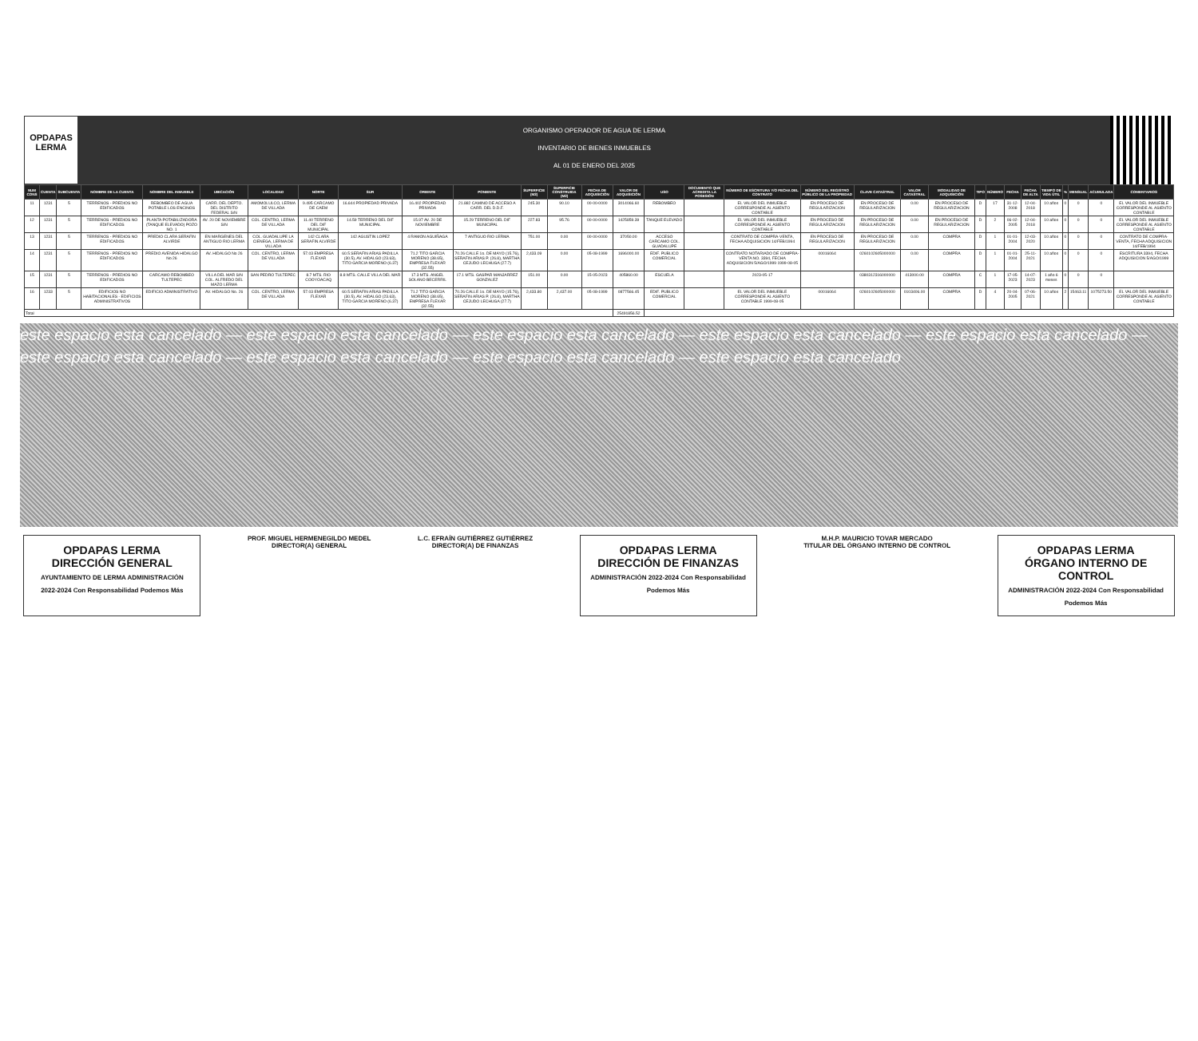OPDAPAS LERMA
ORGANISMO OPERADOR DE AGUA DE LERMA
INVENTARIO DE BIENES INMUEBLES
AL 01 DE ENERO DEL 2025
| NUM CONS | CUENTA | SUBCUENTA | NOMBRE DE LA CUENTA | NOMBRE DEL INMUEBLE | UBICACIÓN | LOCALIDAD | NORTE | SUR | ORIENTE | PONIENTE | SUPERFICIE (M2) | SUPERFICIE CONSTRUIDA (M2) | FECHA DE ADQUISICIÓN | VALOR DE ADQUISICIÓN | USO | DOCUMENTO QUE ACREDITA LA POSESIÓN | NÚMERO DE ESCRITURA Y/O FECHA DEL CONTRATO | NÚMERO DEL REGISTRO PÚBLICO DE LA PROPIEDAD | CLAVE CATASTRAL | VALOR CATASTRAL | MODALIDAD DE ADQUISICIÓN | TIPO | NÚMERO | FECHA | FECHA DE ALTA | TIEMPO DE VIDA ÚTIL | % | MENSUAL | ACUMULADA | COMENTARIOS |
| --- | --- | --- | --- | --- | --- | --- | --- | --- | --- | --- | --- | --- | --- | --- | --- | --- | --- | --- | --- | --- | --- | --- | --- | --- | --- | --- | --- | --- | --- | --- |
| 11 | 1231 | 5 | TERRENOS - PREDIOS NO EDIFICADOS | REBOMBEO DE AGUA POTABLE LOS ENCINOS | CARR. DEL DEPTO. DEL DISTRITO FEDERAL S/N | AMOMOLULCO, LERMA DE VILLADA | 9.495 CARCAMO DE CAEM | 16.644 PROPIEDAD PRIVADA | 16.402 PROPIEDAD PRIVADA | 21.882 CAMINO DE ACCESO A CARR. DEL D.D.F. | 245.30 | 90.10 | 00-00-0000 | 3014066.60 | REBOMBEO | | EL VALOR DEL INMUEBLE CORRESPONDE AL ASIENTO CONTABLE | EN PROCESO DE REGULARIZACION | EN PROCESO DE REGULARIZACION | 0.00 | EN PROCESO DE REGULARIZACION | D | 17 | 31-12-2008 | 12-04-2018 | 10 años | 0 | 0 | 0 | EL VALOR DEL INMUEBLE CORRESPONDE AL ASIENTO CONTABLE |
| 12 | 1231 | 5 | TERRENOS - PREDIOS NO EDIFICADOS | PLANTA POTABILIZADORA (TANQUE ELEVADO) POZO NO. 1 | AV. 20 DE NOVIEMBRE S/N | COL. CENTRO, LERMA DE VILLADA | 11.40 TERRENO DEL DIF MUNICIPAL | 14.59 TERRENO DEL DIF MUNICIPAL | 15.97 AV. 20 DE NOVIEMBRE | 15.29 TERRENO DEL DIF MUNICIPAL | 227.83 | 95.76 | 00-00-0000 | 1425859.39 | TANQUE ELEVADO | | EL VALOR DEL INMUEBLE CORRESPONDE AL ASIENTO CONTABLE | EN PROCESO DE REGULARIZACION | EN PROCESO DE REGULARIZACION | 0.00 | EN PROCESO DE REGULARIZACION | D | 2 | 06-02-2005 | 12-04-2018 | 10 años | 0 | 0 | 0 | EL VALOR DEL INMUEBLE CORRESPONDE AL ASIENTO CONTABLE |
| 13 | 1231 | 5 | TERRENOS - PREDIOS NO EDIFICADOS | PREDIO CLARA SERAFIN ALVIRDE | EN MARGENES DEL ANTIGUO RIO LERMA | COL. GUADALUPE LA CIENEGA, LERMA DE VILLADA | 142 CLARA SERAFIN ALVIRDE | 142 AGUSTIN LOPEZ | 4 RAMON AGUIÑAGA | 7 ANTIGUO RIO LERMA | 751.00 | 0.00 | 00-00-0000 | 37050.00 | ACCESO CARCAMO COL. GUADALUPE | | CONTRATO DE COMPRA-VENTA, FECHA ADQUISICION 14/FEB/1994 | EN PROCESO DE REGULARIZACION | EN PROCESO DE REGULARIZACION | 0.00 | COMPRA | D | 1 | 01-01-2004 | 12-03-2020 | 10 años | 0 | 0 | 0 | CONTRATO DE COMPRA-VENTA, FECHA ADQUISICION 14/FEB/1994 |
| 14 | 1231 | 5 | TERRENOS - PREDIOS NO EDIFICADOS | PREDIO AVENIDA HIDALGO No 26 | AV. HIDALGO No 26 | COL. CENTRO, LERMA DE VILLADA | 57.03 EMPRESA FLEXAR | 60.5 SERAFIN ARIAS PADILLA (30.5), AV. HIDALGO (23.63), TITO GARCIA MORENO (6.37) | 71.2 TITO GARCIA MORENO (38.65), EMPRESA FLEXAR (32.55) | 70.26 CALLE 1o. DE MAYO (15.76), SERAFIN ARIAS P. (26.8), MARTHA CEJUDO LECHUGA (27.7) | 2,433.09 | 0.00 | 05-08-1999 | 1696000.00 | EDIF. PUBLICO COMERCIAL | | CONTRATO NOTARIADO DE COMPRA-VENTA NO. 3394, FECHA ADQUISICION 5/AGO/1999 1999-08-05 | 00016064 | 0260102605000000 | 0.00 | COMPRA | D | 1 | 01-01-2004 | 25-11-2021 | 10 años | 0 | 0 | 0 | ESCRITURA 3394, FECHA ADQUISICION 5/AGO/1999 |
| 15 | 1231 | 5 | TERRENOS - PREDIOS NO EDIFICADOS | CARCAMO REBOMBEO TULTEPEC | VILLA DEL MAR S/N COL. ALFREDO DEL MAZO LERMA | SAN PEDRO TULTEPEC | 8.7 MTS. RIO COOYOACAQ | 8.8 MTS. CALLE VILLA DEL MAR | 17.3 MTS. ANGEL SOLANO BECERRIL | 17.1 MTS. GASPAR MANJARREZ GONZALEZ | 151.00 | 0.00 | 15-05-2023 | 405860.00 | ESCUELA | | 2023-05-17 | | 0380312316000000 | 413000.00 | COMPRA | C | 1 | 17-05-2023 | 14-07-2023 | 1 año 6 meses | 0 | 0 | 0 | |
| 16 | 1233 | 5 | EDIFICIOS NO HABITACIONALES - EDIFICIOS ADMINISTRATIVOS | EDIFICIO ADMINISTRATIVO | AV. HIDALGO No. 26 | COL. CENTRO, LERMA DE VILLADA | 57.03 EMPRESA FLEXAR | 60.5 SERAFIN ARIAS PADILLA (30.5), AV. HIDALGO (23.63), TITO GARCIA MORENO (6.37) | 71.2 TITO GARCIA MORENO (38.65), EMPRESA FLEXAR (32.55) | 70.26 CALLE 1o. DE MAYO (15.76), SERAFIN ARIAS P. (26.8), MARTHA CEJUDO LECHUGA (27.7) | 2,433.80 | 2,437.00 | 05-08-1999 | 0877566.45 | EDIF. PUBLICO COMERCIAL | | EL VALOR DEL INMUEBLE CORRESPONDE AL ASIENTO CONTABLE 1999-08-05 | 00016064 | 0260102605000000 | 0103406.00 | COMPRA | D | 4 | 20-04-2005 | 07-06-2021 | 10 años | 2 | 15463.11 | 1075273.50 | EL VALOR DEL INMUEBLE CORRESPONDE AL ASIENTO CONTABLE |
| Total | | | | | | | | | | | | | | 25491856.52 | | | | | | | | | | | | | | | | |
este espacio esta cancelado — este espacio esta cancelado — este espacio esta cancelado — este espacio esta cancelado — este espacio esta cancelado — este espacio esta cancelado — este espacio esta cancelado — este espacio esta cancelado — este espacio esta cancelado
OPDAPAS LERMA
DIRECCIÓN GENERAL
AYUNTAMIENTO DE LERMA ADMINISTRACIÓN 2022-2024 Con Responsabilidad Podemos Más
PROF. MIGUEL HERMENEGILDO MEDEL
DIRECTOR(A) GENERAL
L.C. EFRAÍN GUTIÉRREZ GUTIÉRREZ
DIRECTOR(A) DE FINANZAS
OPDAPAS LERMA
DIRECCIÓN DE FINANZAS
ADMINISTRACIÓN 2022-2024 Con Responsabilidad Podemos Más
M.H.P. MAURICIO TOVAR MERCADO
TITULAR DEL ÓRGANO INTERNO DE CONTROL
OPDAPAS LERMA
ÓRGANO INTERNO DE CONTROL
ADMINISTRACIÓN 2022-2024 Con Responsabilidad Podemos Más